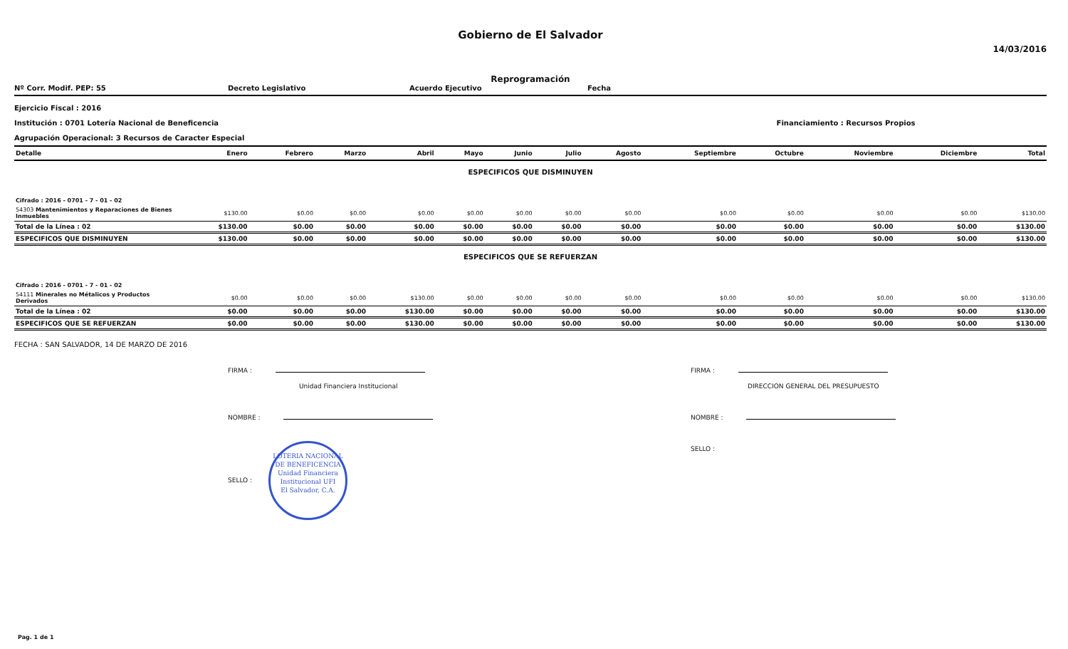Gobierno de El Salvador
14/03/2016
Reprogramación
Nº Corr. Modif. PEP: 55 Decreto Legislativo Acuerdo Ejecutivo Fecha
Ejercicio Fiscal : 2016
Institución : 0701 Lotería Nacional de Beneficencia Financiamiento : Recursos Propios
Agrupación Operacional: 3 Recursos de Caracter Especial
| Detalle | Enero | Febrero | Marzo | Abril | Mayo | Junio | Julio | Agosto | Septiembre | Octubre | Noviembre | Diciembre | Total |
| --- | --- | --- | --- | --- | --- | --- | --- | --- | --- | --- | --- | --- | --- |
| ESPECIFICOS QUE DISMINUYEN | | | | | | | | | | | | | |
| Cifrado : 2016 - 0701 - 7 - 01 - 02 | | | | | | | | | | | | | |
| 54303 Mantenimientos y Reparaciones de Bienes Inmuebles | $130.00 | $0.00 | $0.00 | $0.00 | $0.00 | $0.00 | $0.00 | $0.00 | $0.00 | $0.00 | $0.00 | $0.00 | $130.00 |
| Total de la Línea : 02 | $130.00 | $0.00 | $0.00 | $0.00 | $0.00 | $0.00 | $0.00 | $0.00 | $0.00 | $0.00 | $0.00 | $0.00 | $130.00 |
| ESPECIFICOS QUE DISMINUYEN | $130.00 | $0.00 | $0.00 | $0.00 | $0.00 | $0.00 | $0.00 | $0.00 | $0.00 | $0.00 | $0.00 | $0.00 | $130.00 |
| ESPECIFICOS QUE SE REFUERZAN | | | | | | | | | | | | | |
| Cifrado : 2016 - 0701 - 7 - 01 - 02 | | | | | | | | | | | | | |
| 54111 Minerales no Métalicos y Productos Derivados | $0.00 | $0.00 | $0.00 | $130.00 | $0.00 | $0.00 | $0.00 | $0.00 | $0.00 | $0.00 | $0.00 | $0.00 | $130.00 |
| Total de la Línea : 02 | $0.00 | $0.00 | $0.00 | $130.00 | $0.00 | $0.00 | $0.00 | $0.00 | $0.00 | $0.00 | $0.00 | $0.00 | $130.00 |
| ESPECIFICOS QUE SE REFUERZAN | $0.00 | $0.00 | $0.00 | $130.00 | $0.00 | $0.00 | $0.00 | $0.00 | $0.00 | $0.00 | $0.00 | $0.00 | $130.00 |
FECHA : SAN SALVADOR, 14 DE MARZO DE 2016
FIRMA :
Unidad Financiera Institucional
NOMBRE :
SELLO :
LOTERIA NACIONAL DE BENEFICENCIA
Unidad Financiera Institucional UFI
El Salvador, C.A.
FIRMA :
DIRECCION GENERAL DEL PRESUPUESTO
NOMBRE :
SELLO :
Pag. 1 de 1